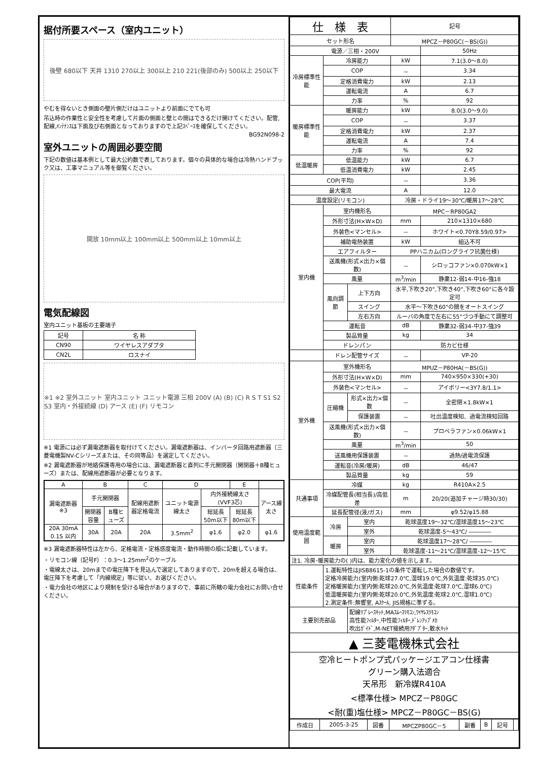据付所要スペース（室内ユニット）
後壁 680以下 天井 1310 270以上 300以上 210 221(後部のみ) 500以上 250以下
やむを得ないとき側面の壁片側だけはユニットより前面にでても可
吊込時の作業性と安全性を考慮して片面の側面と壁との間はできるだけ開けてください。配管,配線,ﾒﾝﾃﾅﾝｽは下面及び右側面となっておりますので上記ｽﾍﾟｰｽを確保してください。
BG92N098-2
室外ユニットの周囲必要空間
下記の数値は基本例として最大公約数で表しております。個々の具体的な場合は冷熱ハンドブック又は、工事マニュアル等を御覧ください。
開放 10mm以上 100mm以上 500mm以上 10mm以上
電気配線図
室内ユニット基板の主要端子
| 記号 | 名 称 |
| --- | --- |
| CN90 | ワイヤレスアダプタ |
| CN2L | ロスナイ |
※1 ※2 室外ユニット 室内ユニット ユニット電源 三相 200V (A) (B) (C) R S T S1 S2 S3 室内・外接続線 (D) アース (E) (F) リモコン
※1 電源には必ず漏電遮断器を取付けてください。漏電遮断器は、インバータ回路用遮断器（三菱電機製NV-Cシリーズまたは、その同等品）を選定してください。
※2 漏電遮断器が地絡保護専用の場合には、漏電遮断器と直列に手元開閉器（開閉器＋B種ヒューズ）または、配線用遮断器が必要となります。
| A | B | | C | D | | E | |
| --- | --- | --- | --- | --- | --- | --- | --- |
| 漏電遮断器 ※3 | 手元開閉器 | | 配線用遮断器定格電流 | ユニット電源線太さ | 内外接続線太さ(VVF3芯) | | アース線太さ |
| | 開閉器容量 | B種ヒューズ | | | 総延長50m以下 | 総延長80m以下 | |
| 20A 30mA 0.1S 以内 | 30A | 20A | 20A | 3.5mm<sup>2</sup> | φ1.6 | φ2.0 | φ1.6 |
※3 漏電遮断器特性は左から、定格電流・定格感度電流・動作時間の順に記載しています。
・リモコン線（記号F）：0.3～1.25mm<sup>2</sup>のケーブル
・電線太さは、20mまでの電圧降下を見込んで選定してありますので、20mを超える場合は、電圧降下を考慮して「内線規定」等に従い、お選びください。
・電力会社の地区により規制を受ける場合がありますので、事前に所轄の電力会社にお問い合せください。
| 仕 様 表 | | | 記号 | |
| --- | --- | --- | --- | --- |
| セット形名 | | | MPCZ－P80GC(－BS(G)) | |
| 電源／三相・200V | | | | 50Hz |
| 冷房標準性能 | 冷房能力 | | kW | 7.1(3.0～8.0) |
| | COP | | － | 3.34 |
| | 定格消費電力 | | kW | 2.13 |
| | 運転電流 | | A | 6.7 |
| | 力率 | | % | 92 |
| 暖房標準性能 | 暖房能力 | | kW | 8.0(3.0～9.0) |
| | COP | | － | 3.37 |
| | 定格消費電力 | | kW | 2.37 |
| | 運転電流 | | A | 7.4 |
| | 力率 | | % | 92 |
| 低温暖房 | 低温能力 | | kW | 6.7 |
| | 低温消費電力 | | kW | 2.45 |
| COP(平均) | | | － | 3.36 |
| 最大電流 | | | A | 12.0 |
| 温度設定(リモコン) | | | 冷房・ドライ19～30℃/暖房17～28℃ | |
| 室内機 | 室内機形名 | | MPC－RP80GA2 | |
| | 外形寸法(H×W×D) | | mm | 210×1310×680 |
| | 外装色<マンセル> | | － | ホワイト<0.70Y8.59/0.97> |
| | 補助電熱装置 | | kW | 組込不可 |
| | エアフィルター | | PPハニカム(ロングライフ抗菌仕様) | |
| | 送風機(形式×出力×個数) | | － | シロッコファン×0.070kW×1 |
| | 風量 | | m<sup>3</sup>/min | 静粛12-弱14-中16-強18 |
| | 風向調節 | 上下方向 | 水平,下吹き20°,下吹き40°,下吹き60°に各々設定可 | |
| | | スイング | 水平～下吹き60°の間をオートスイング | |
| | | 左右方向 | ルーバの角度で左右に55°づつ手動にて調整可 | |
| | 運転音 | | dB | 静粛32-弱34-中37-強39 |
| | 製品質量 | | kg | 34 |
| | ドレンパン | | 防カビ仕様 | |
| | ドレン配管サイズ | | － | VP-20 |
| 室外機 | 室外機形名 | | MPUZ－P80HA(－BS(G)) | |
| | 外形寸法(H×W×D) | | mm | 740×950×330(+30) |
| | 外装色<マンセル> | | － | アイボリー<3Y7.8/1.1> |
| | 圧縮機 | 形式×出力×個数 | － | 全密閉×1.8kW×1 |
| | | 保護装置 | － | 吐出温度検知、過電流検知回路 |
| | 送風機(形式×出力×個数) | | － | プロペラファン×0.06kW×1 |
| | 風量 | | m<sup>3</sup>/min | 50 |
| | 送風機用保護装置 | | － | 過熱/過電流保護 |
| | 運転音(冷房/暖房) | | dB | 46/47 |
| | 製品質量 | | kg | 59 |
| 共通事項 | 冷媒 | | kg | R410A×2.5 |
| | 冷媒配管長(相当長)/高低差 | | m | 20/20(追加チャージ時30/30) |
| | 延長配管径(液/ガス) | | mm | φ9.52/φ15.88 |
| 使用温度範囲 | 冷房 | 室内 | 乾球温度19～32℃/湿球温度15～23℃ | |
| | | 室外 | 乾球温度-5～43℃/ ―――― | |
| | 暖房 | 室内 | 乾球温度17～28℃/ ―――― | |
| | | 室外 | 乾球温度-11～21℃/湿球温度-12～15℃ | |
| 注1. 冷房･暖房能力の( )内は、能力変化の値を示します。 | | | | |
| 性能条件 | 1.運転特性はJISB8615-1の条件で運転した場合の数値です。 定格冷房能力(室内側:乾球27.0℃,湿球19.0℃,外気温度:乾球35.0℃) 定格暖房能力(室内側:乾球20.0℃,外気温度:乾球7.0℃,湿球6.0℃) 低温暖房能力(室内側:乾球20.0℃,外気温度:乾球2.0℃,湿球1.0℃) 2.測定条件:無響室, Aｽｹｰﾙ, JIS規格に準ずる。 | | | |
| 主要別売部品 | | 配線ﾘﾌﾟﾚｰｽｷｯﾄ,MAｽﾑｰｽﾘﾓｺﾝ,ﾜｲﾔﾚｽﾘﾓｺﾝ 高性能ﾌｨﾙﾀｰ,中性能ﾌｨﾙﾀｰ,ﾄﾞﾚﾝｱｯﾌﾟﾒｶ 吹出ｶﾞｲﾄﾞ,M-NET接続用ｱﾀﾞﾌﾟﾀｰ,散水ｷｯﾄ | | |
| ▲ 三菱電機株式会社 | | | | |
| 空冷ヒートポンプ式パッケージエアコン仕様書 グリーン購入法適合 天吊形 新冷媒R410A <標準仕様> MPCZ－P80GC <耐(重)塩仕様> MPCZ－P80GC－BS(G) | | | | |
| 作成日 | 2005-3-25 | 図番 | MPCZP80GC－5 | 副番 | B | 記号 | |